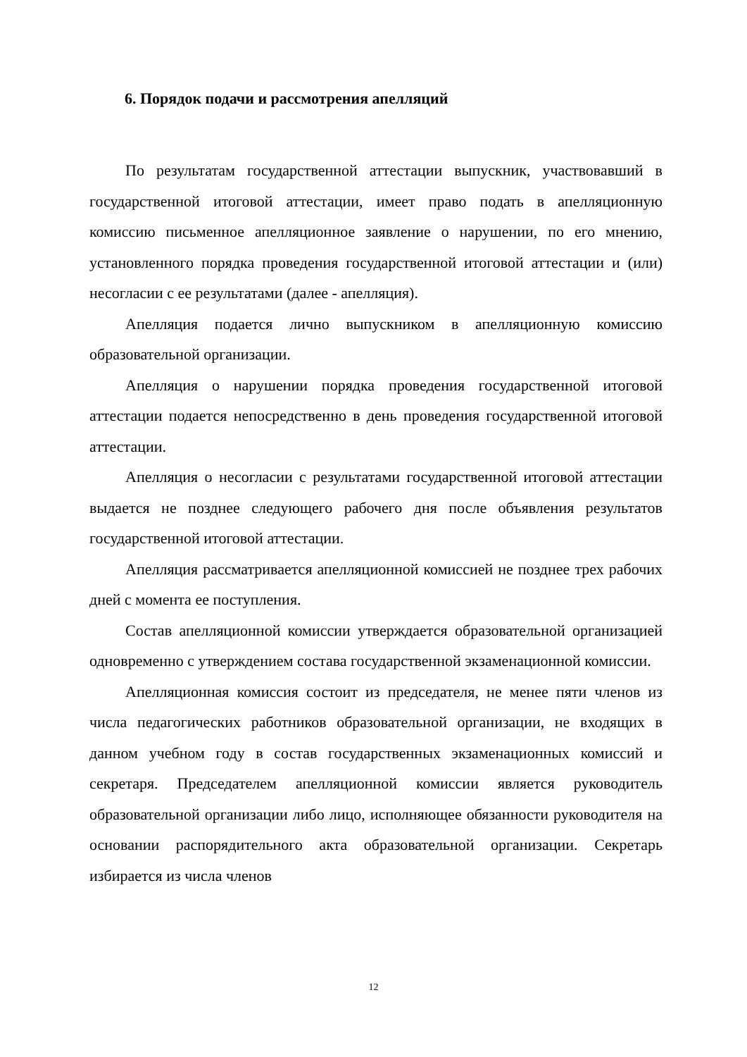6. Порядок подачи и рассмотрения апелляций
По результатам государственной аттестации выпускник, участвовавший в государственной итоговой аттестации, имеет право подать в апелляционную комиссию письменное апелляционное заявление о нарушении, по его мнению, установленного порядка проведения государственной итоговой аттестации и (или) несогласии с ее результатами (далее - апелляция).
Апелляция подается лично выпускником в апелляционную комиссию образовательной организации.
Апелляция о нарушении порядка проведения государственной итоговой аттестации подается непосредственно в день проведения государственной итоговой аттестации.
Апелляция о несогласии с результатами государственной итоговой аттестации выдается не позднее следующего рабочего дня после объявления результатов государственной итоговой аттестации.
Апелляция рассматривается апелляционной комиссией не позднее трех рабочих дней с момента ее поступления.
Состав апелляционной комиссии утверждается образовательной организацией одновременно с утверждением состава государственной экзаменационной комиссии.
Апелляционная комиссия состоит из председателя, не менее пяти членов из числа педагогических работников образовательной организации, не входящих в данном учебном году в состав государственных экзаменационных комиссий и секретаря. Председателем апелляционной комиссии является руководитель образовательной организации либо лицо, исполняющее обязанности руководителя на основании распорядительного акта образовательной организации. Секретарь избирается из числа членов
12